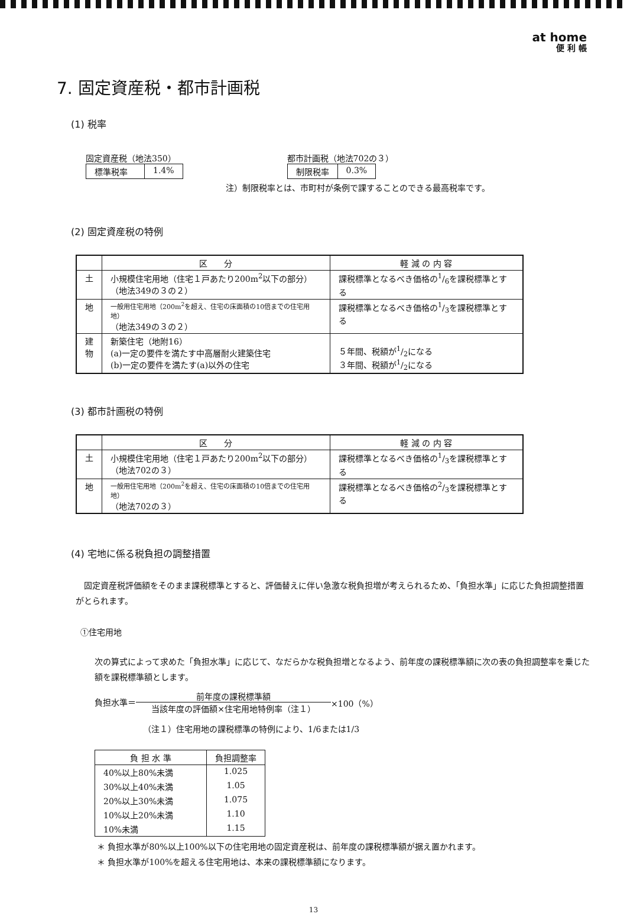at home
便 利 帳
7. 固定資産税・都市計画税
(1) 税率
固定資産税（地法350）
| 標準税率 | 1.4% |
都市計画税（地法702の３）
| 制限税率 | 0.3% |
注）制限税率とは、市町村が条例で課することのできる最高税率です。
(2) 固定資産税の特例
| | 区 分 | 軽 減 の 内 容 |
| --- | --- | --- |
| 土 | 小規模住宅用地（住宅１戸あたり200m<sup>2</sup>以下の部分） （地法349の３の２） | 課税標準となるべき価格の1/6を課税標準とする |
| 地 | 一般用住宅用地（200m<sup>2</sup>を超え、住宅の床面積の10倍までの住宅用地） （地法349の３の２） | 課税標準となるべき価格の1/3を課税標準とする |
| 建 物 | 新築住宅（地附16） (a)一定の要件を満たす中高層耐火建築住宅 (b)一定の要件を満たす(a)以外の住宅 | ５年間、税額が1/2になる ３年間、税額が1/2になる |
(3) 都市計画税の特例
| | 区 分 | 軽 減 の 内 容 |
| --- | --- | --- |
| 土 | 小規模住宅用地（住宅１戸あたり200m<sup>2</sup>以下の部分） （地法702の３） | 課税標準となるべき価格の1/3を課税標準とする |
| 地 | 一般用住宅用地（200m<sup>2</sup>を超え、住宅の床面積の10倍までの住宅用地） （地法702の３） | 課税標準となるべき価格の2/3を課税標準とする |
(4) 宅地に係る税負担の調整措置
固定資産税評価額をそのまま課税標準とすると、評価替えに伴い急激な税負担増が考えられるため、「負担水準」に応じた負担調整措置がとられます。
①住宅用地
次の算式によって求めた「負担水準」に応じて、なだらかな税負担増となるよう、前年度の課税標準額に次の表の負担調整率を乗じた額を課税標準額とします。
負担水準＝ 前年度の課税標準額 当該年度の評価額×住宅用地特例率（注１） ×100（%）
（注１）住宅用地の課税標準の特例により、1/6または1/3
| 負 担 水 準 | 負担調整率 |
| --- | --- |
| 40%以上80%未満 | 1.025 |
| 30%以上40%未満 | 1.05 |
| 20%以上30%未満 | 1.075 |
| 10%以上20%未満 | 1.10 |
| 10%未満 | 1.15 |
＊ 負担水準が80%以上100%以下の住宅用地の固定資産税は、前年度の課税標準額が据え置かれます。
＊ 負担水準が100%を超える住宅用地は、本来の課税標準額になります。
13